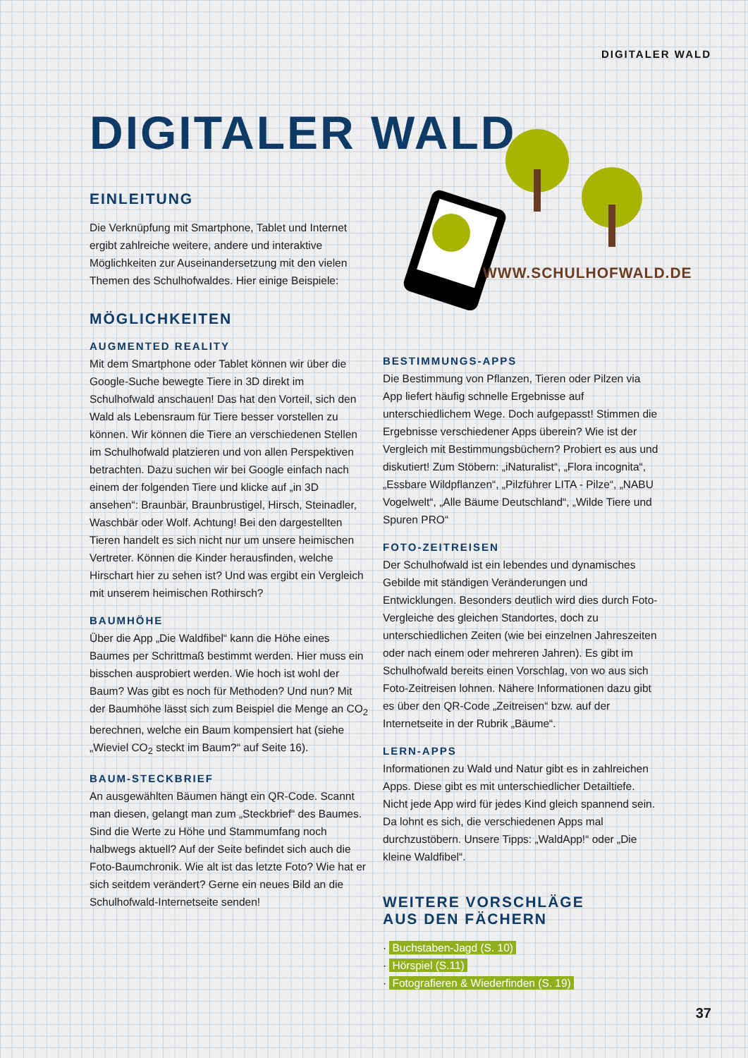DIGITALER WALD
DIGITALER WALD
WWW.SCHULHOFWALD.DE
EINLEITUNG
Die Verknüpfung mit Smartphone, Tablet und Internet ergibt zahlreiche weitere, andere und interaktive Möglichkeiten zur Auseinandersetzung mit den vielen Themen des Schulhofwaldes. Hier einige Beispiele:
MÖGLICHKEITEN
AUGMENTED REALITY
Mit dem Smartphone oder Tablet können wir über die Google-Suche bewegte Tiere in 3D direkt im Schulhofwald anschauen! Das hat den Vorteil, sich den Wald als Lebensraum für Tiere besser vorstellen zu können. Wir können die Tiere an verschiedenen Stellen im Schulhofwald platzieren und von allen Perspektiven betrachten. Dazu suchen wir bei Google einfach nach einem der folgenden Tiere und klicke auf „in 3D ansehen“: Braunbär, Braunbrustigel, Hirsch, Steinadler, Waschbär oder Wolf. Achtung! Bei den dargestellten Tieren handelt es sich nicht nur um unsere heimischen Vertreter. Können die Kinder herausfinden, welche Hirschart hier zu sehen ist? Und was ergibt ein Vergleich mit unserem heimischen Rothirsch?
BAUMHÖHE
Über die App „Die Waldfibel“ kann die Höhe eines Baumes per Schrittmaß bestimmt werden. Hier muss ein bisschen ausprobiert werden. Wie hoch ist wohl der Baum? Was gibt es noch für Methoden? Und nun? Mit der Baumhöhe lässt sich zum Beispiel die Menge an CO<sub>2</sub> berechnen, welche ein Baum kompensiert hat (siehe „Wieviel CO<sub>2</sub> steckt im Baum?“ auf Seite 16).
BAUM-STECKBRIEF
An ausgewählten Bäumen hängt ein QR-Code. Scannt man diesen, gelangt man zum „Steckbrief“ des Baumes. Sind die Werte zu Höhe und Stammumfang noch halbwegs aktuell? Auf der Seite befindet sich auch die Foto-Baumchronik. Wie alt ist das letzte Foto? Wie hat er sich seitdem verändert? Gerne ein neues Bild an die Schulhofwald-Internetseite senden!
BESTIMMUNGS-APPS
Die Bestimmung von Pflanzen, Tieren oder Pilzen via App liefert häufig schnelle Ergebnisse auf unterschiedlichem Wege. Doch aufgepasst! Stimmen die Ergebnisse verschiedener Apps überein? Wie ist der Vergleich mit Bestimmungsbüchern? Probiert es aus und diskutiert! Zum Stöbern: „iNaturalist“, „Flora incognita“, „Essbare Wildpflanzen“, „Pilzführer LITA - Pilze“, „NABU Vogelwelt“, „Alle Bäume Deutschland“, „Wilde Tiere und Spuren PRO“
FOTO-ZEITREISEN
Der Schulhofwald ist ein lebendes und dynamisches Gebilde mit ständigen Veränderungen und Entwicklungen. Besonders deutlich wird dies durch Foto-Vergleiche des gleichen Standortes, doch zu unterschiedlichen Zeiten (wie bei einzelnen Jahreszeiten oder nach einem oder mehreren Jahren). Es gibt im Schulhofwald bereits einen Vorschlag, von wo aus sich Foto-Zeitreisen lohnen. Nähere Informationen dazu gibt es über den QR-Code „Zeitreisen“ bzw. auf der Internetseite in der Rubrik „Bäume“.
LERN-APPS
Informationen zu Wald und Natur gibt es in zahlreichen Apps. Diese gibt es mit unterschiedlicher Detailtiefe. Nicht jede App wird für jedes Kind gleich spannend sein. Da lohnt es sich, die verschiedenen Apps mal durchzustöbern. Unsere Tipps: „WaldApp!“ oder „Die kleine Waldfibel“.
WEITERE VORSCHLÄGE
AUS DEN FÄCHERN
· Buchstaben-Jagd (S. 10)
· Hörspiel (S.11)
· Fotografieren & Wiederfinden (S. 19)
37